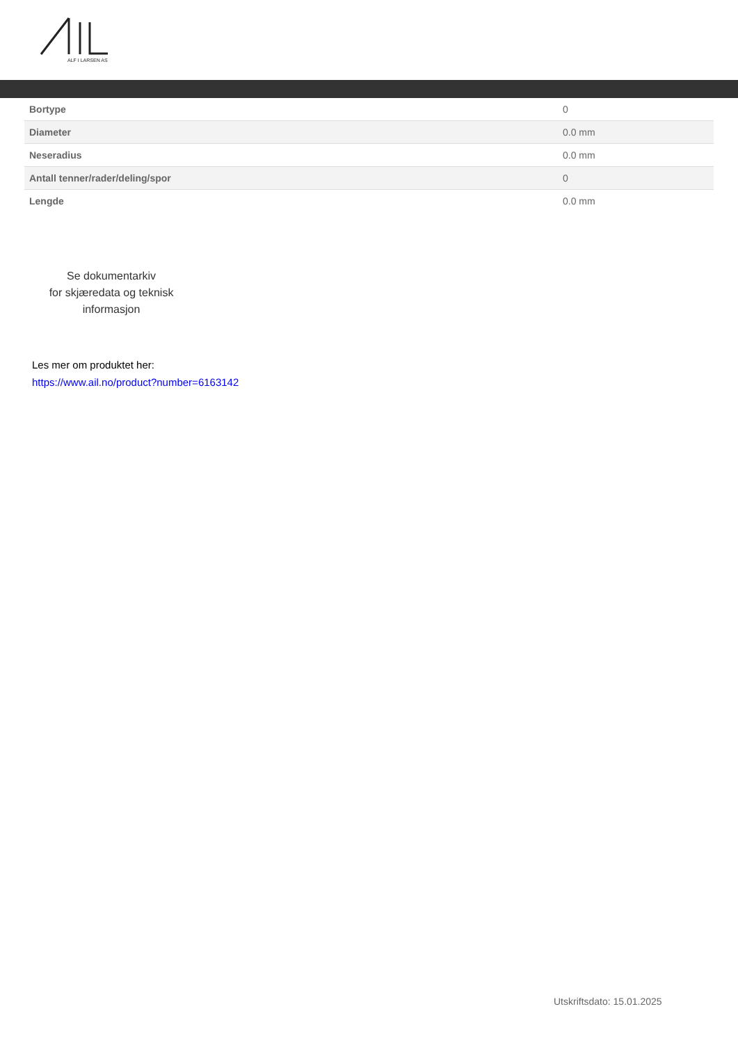ALF I LARSEN AS
| Bortype | 0 |
| Diameter | 0.0 mm |
| Neseradius | 0.0 mm |
| Antall tenner/rader/deling/spor | 0 |
| Lengde | 0.0 mm |
Se dokumentarkiv
for skjæredata og teknisk informasjon
Les mer om produktet her:
https://www.ail.no/product?number=6163142
Utskriftsdato: 15.01.2025